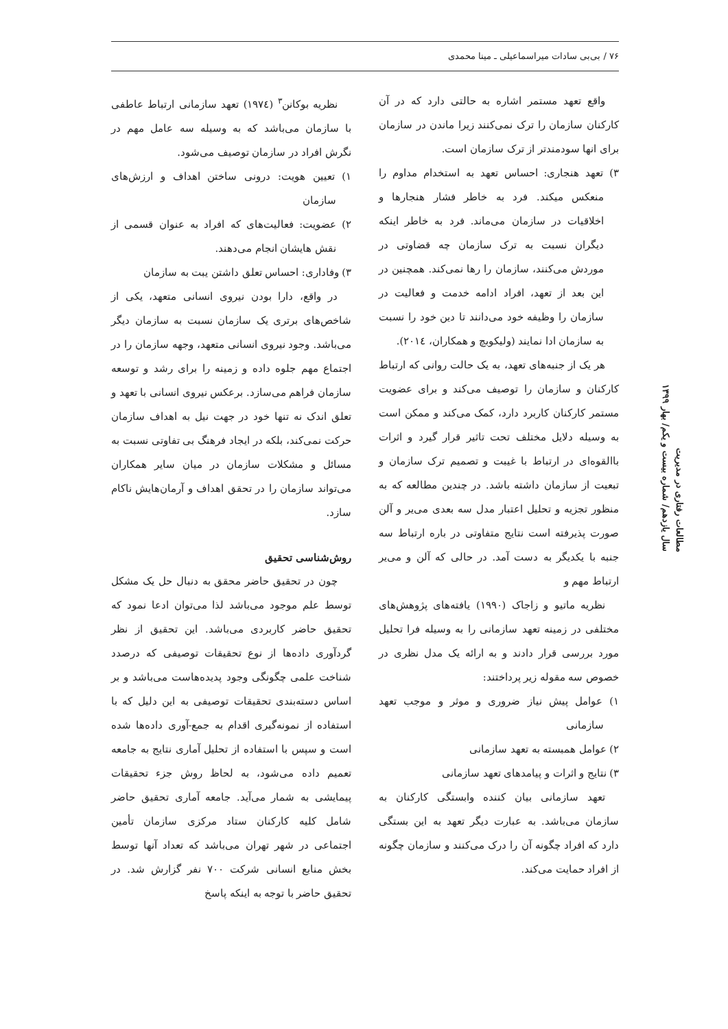۷۶ / بی‌بی سادات میراسماعیلی ـ مینا محمدی
واقع تعهد مستمر اشاره به حالتی دارد که در آن کارکنان سازمان را ترک نمی‌کنند زیرا ماندن در سازمان برای انها سودمندتر از ترک سازمان است.
۳) تعهد هنجاری: احساس تعهد به استخدام مداوم را منعکس میکند. فرد به خاطر فشار هنجارها و اخلاقیات در سازمان می‌ماند. فرد به خاطر اینکه دیگران نسبت به ترک سازمان چه قضاوتی در موردش می‌کنند، سازمان را رها نمی‌کند. همچنین در این بعد از تعهد، افراد ادامه خدمت و فعالیت در سازمان را وظیفه خود می‌دانند تا دین خود را نسبت به سازمان ادا نمایند (ولیکوبچ و همکاران، ۲۰۱٤).
هر یک از جنبه‌های تعهد، به یک حالت روانی که ارتباط کارکنان و سازمان را توصیف می‌کند و برای عضویت مستمر کارکنان کاربرد دارد، کمک می‌کند و ممکن است به وسیله دلایل مختلف تحت تاثیر قرار گیرد و اثرات باالقوه‌ای در ارتباط با غیبت و تصمیم ترک سازمان و تبعیت از سازمان داشته باشد. در چندین مطالعه که به منظور تجزیه و تحلیل اعتبار مدل سه بعدی می‌یر و آلن صورت پذیرفته است نتایج متفاوتی در باره ارتباط سه جنبه با یکدیگر به دست آمد. در حالی که آلن و می‌یر ارتباط مهم و
نظریه ماتیو و زاجاک (۱۹۹۰) یافته‌های پژوهش‌های مختلفی در زمینه تعهد سازمانی را به وسیله فرا تحلیل مورد بررسی قرار دادند و به ارائه یک مدل نظری در خصوص سه مقوله زیر پرداختند:
۱) عوامل پیش نیاز ضروری و موثر و موجب تعهد سازمانی
۲) عوامل همبسته به تعهد سازمانی
۳) نتایج و اثرات و پیامدهای تعهد سازمانی
تعهد سازمانی بیان کننده وابستگی کارکنان به سازمان می‌باشد. به عبارت دیگر تعهد به این بستگی دارد که افراد چگونه آن را درک می‌کنند و سازمان چگونه از افراد حمایت می‌کند.
نظریه بوکانن<sup>۳</sup> (۱۹۷٤) تعهد سازمانی ارتباط عاطفی با سازمان می‌باشد که به وسیله سه عامل مهم در نگرش افراد در سازمان توصیف می‌شود.
۱) تعیین هویت: درونی ساختن اهداف و ارزش‌های سازمان
۲) عضویت: فعالیت‌های که افراد به عنوان قسمی از نقش هایشان انجام می‌دهند.
۳) وفاداری: احساس تعلق داشتن یبت به سازمان
در واقع، دارا بودن نیروی انسانی متعهد، یکی از شاخص‌های برتری یک سازمان نسبت به سازمان دیگر می‌باشد. وجود نیروی انسانی متعهد، وجهه سازمان را در اجتماع مهم جلوه داده و زمینه را برای رشد و توسعه سازمان فراهم می‌سازد. برعکس نیروی انسانی با تعهد و تعلق اندک نه تنها خود در جهت نیل به اهداف سازمان حرکت نمی‌کند، بلکه در ایجاد فرهنگ بی تفاوتی نسبت به مسائل و مشکلات سازمان در میان سایر همکاران می‌تواند سازمان را در تحقق اهداف و آرمان‌هایش ناکام سازد.
روش‌شناسی تحقیق
چون در تحقیق حاضر محقق به دنبال حل یک مشکل توسط علم موجود می‌باشد لذا می‌توان ادعا نمود که تحقیق حاضر کاربردی می‌باشد. این تحقیق از نظر گردآوری داده‌ها از نوع تحقیقات توصیفی که درصدد شناخت علمی چگونگی وجود پدیده‌هاست می‌باشد و بر اساس دسته‌بندی تحقیقات توصیفی به این دلیل که با استفاده از نمونه‌گیری اقدام به جمع-آوری داده‌ها شده است و سپس با استفاده از تحلیل آماری نتایج به جامعه تعمیم داده می‌شود، به لحاظ روش جزء تحقیقات پیمایشی به شمار می‌آید. جامعه آماری تحقیق حاضر شامل کلیه کارکنان ستاد مرکزی سازمان تأمین اجتماعی در شهر تهران می‌باشد که تعداد آنها توسط بخش منابع انسانی شرکت ۷۰۰ نفر گزارش شد. در تحقیق حاضر با توجه به اینکه پاسخ
مطالعات رفتاری در مدیریت
سال یازدهم/ شماره بیست و یکم/ بهار ۱۳۹۹